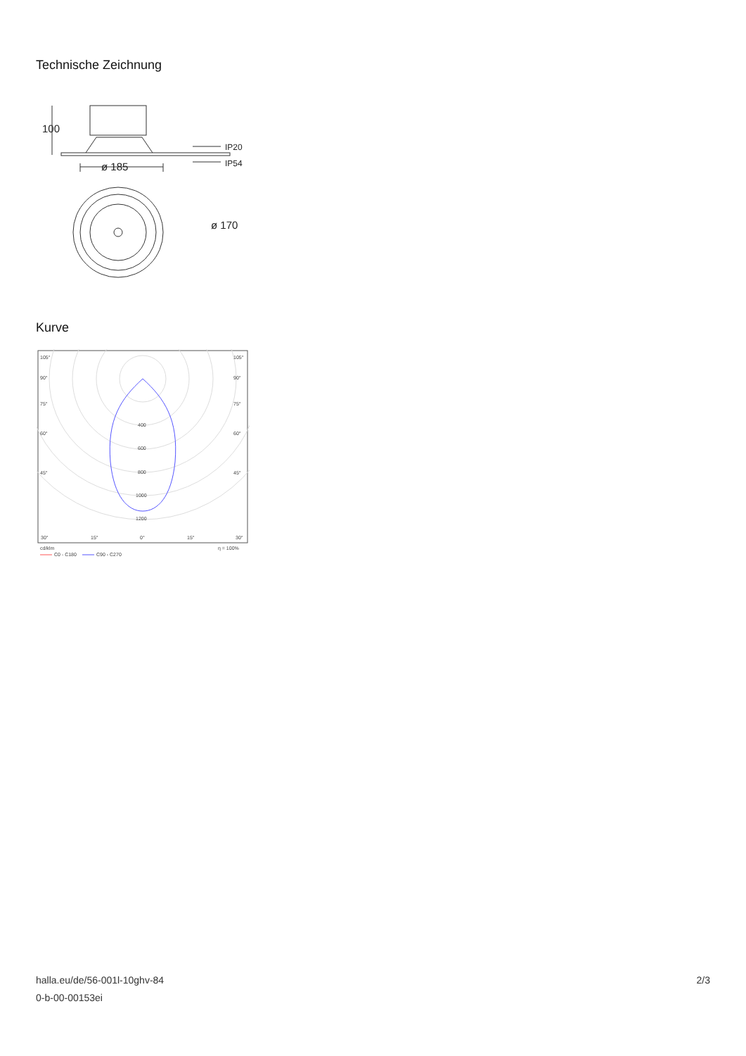Technische Zeichnung
100
ø 185
IP20
IP54
ø 170
Kurve
105°
105°
90°
90°
75°
75°
60°
60°
45°
45°
400
600
800
1000
1200
30°
15°
0°
15°
30°
cd/klm
η = 100%
C0 - C180
C90 - C270
halla.eu/de/56-001l-10ghv-84
0-b-00-00153ei
2/3